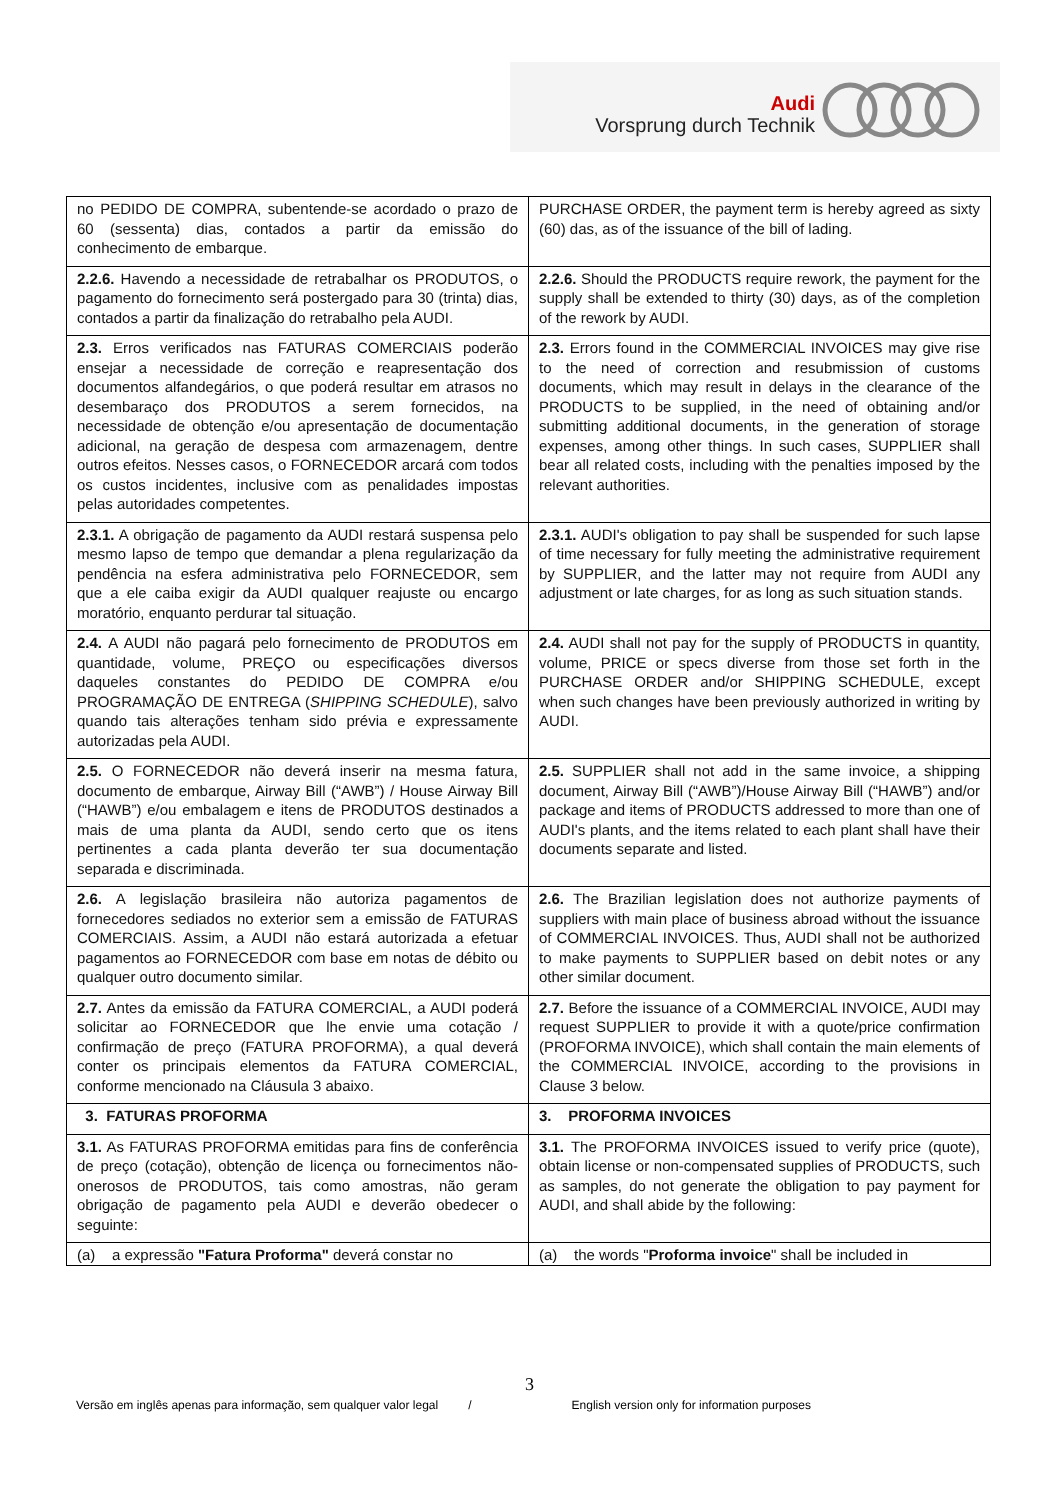Audi
Vorsprung durch Technik
| no PEDIDO DE COMPRA, subentende-se acordado o prazo de 60 (sessenta) dias, contados a partir da emissão do conhecimento de embarque. | PURCHASE ORDER, the payment term is hereby agreed as sixty (60) das, as of the issuance of the bill of lading. |
| 2.2.6. Havendo a necessidade de retrabalhar os PRODUTOS, o pagamento do fornecimento será postergado para 30 (trinta) dias, contados a partir da finalização do retrabalho pela AUDI. | 2.2.6. Should the PRODUCTS require rework, the payment for the supply shall be extended to thirty (30) days, as of the completion of the rework by AUDI. |
| 2.3. Erros verificados nas FATURAS COMERCIAIS poderão ensejar a necessidade de correção e reapresentação dos documentos alfandegários, o que poderá resultar em atrasos no desembaraço dos PRODUTOS a serem fornecidos, na necessidade de obtenção e/ou apresentação de documentação adicional, na geração de despesa com armazenagem, dentre outros efeitos. Nesses casos, o FORNECEDOR arcará com todos os custos incidentes, inclusive com as penalidades impostas pelas autoridades competentes. | 2.3. Errors found in the COMMERCIAL INVOICES may give rise to the need of correction and resubmission of customs documents, which may result in delays in the clearance of the PRODUCTS to be supplied, in the need of obtaining and/or submitting additional documents, in the generation of storage expenses, among other things. In such cases, SUPPLIER shall bear all related costs, including with the penalties imposed by the relevant authorities. |
| 2.3.1. A obrigação de pagamento da AUDI restará suspensa pelo mesmo lapso de tempo que demandar a plena regularização da pendência na esfera administrativa pelo FORNECEDOR, sem que a ele caiba exigir da AUDI qualquer reajuste ou encargo moratório, enquanto perdurar tal situação. | 2.3.1. AUDI's obligation to pay shall be suspended for such lapse of time necessary for fully meeting the administrative requirement by SUPPLIER, and the latter may not require from AUDI any adjustment or late charges, for as long as such situation stands. |
| 2.4. A AUDI não pagará pelo fornecimento de PRODUTOS em quantidade, volume, PREÇO ou especificações diversos daqueles constantes do PEDIDO DE COMPRA e/ou PROGRAMAÇÃO DE ENTREGA ( SHIPPING SCHEDULE ), salvo quando tais alterações tenham sido prévia e expressamente autorizadas pela AUDI. | 2.4. AUDI shall not pay for the supply of PRODUCTS in quantity, volume, PRICE or specs diverse from those set forth in the PURCHASE ORDER and/or SHIPPING SCHEDULE, except when such changes have been previously authorized in writing by AUDI. |
| 2.5. O FORNECEDOR não deverá inserir na mesma fatura, documento de embarque, Airway Bill (“AWB”) / House Airway Bill (“HAWB”) e/ou embalagem e itens de PRODUTOS destinados a mais de uma planta da AUDI, sendo certo que os itens pertinentes a cada planta deverão ter sua documentação separada e discriminada. | 2.5. SUPPLIER shall not add in the same invoice, a shipping document, Airway Bill (“AWB”)/House Airway Bill (“HAWB”) and/or package and items of PRODUCTS addressed to more than one of AUDI's plants, and the items related to each plant shall have their documents separate and listed. |
| 2.6. A legislação brasileira não autoriza pagamentos de fornecedores sediados no exterior sem a emissão de FATURAS COMERCIAIS. Assim, a AUDI não estará autorizada a efetuar pagamentos ao FORNECEDOR com base em notas de débito ou qualquer outro documento similar. | 2.6. The Brazilian legislation does not authorize payments of suppliers with main place of business abroad without the issuance of COMMERCIAL INVOICES. Thus, AUDI shall not be authorized to make payments to SUPPLIER based on debit notes or any other similar document. |
| 2.7. Antes da emissão da FATURA COMERCIAL, a AUDI poderá solicitar ao FORNECEDOR que lhe envie uma cotação / confirmação de preço (FATURA PROFORMA), a qual deverá conter os principais elementos da FATURA COMERCIAL, conforme mencionado na Cláusula 3 abaixo. | 2.7. Before the issuance of a COMMERCIAL INVOICE, AUDI may request SUPPLIER to provide it with a quote/price confirmation (PROFORMA INVOICE), which shall contain the main elements of the COMMERCIAL INVOICE, according to the provisions in Clause 3 below. |
| 3. FATURAS PROFORMA | 3. PROFORMA INVOICES |
| 3.1. As FATURAS PROFORMA emitidas para fins de conferência de preço (cotação), obtenção de licença ou fornecimentos não-onerosos de PRODUTOS, tais como amostras, não geram obrigação de pagamento pela AUDI e deverão obedecer o seguinte: | 3.1. The PROFORMA INVOICES issued to verify price (quote), obtain license or non-compensated supplies of PRODUCTS, such as samples, do not generate the obligation to pay payment for AUDI, and shall abide by the following: |
| (a) a expressão "Fatura Proforma" deverá constar no | (a) the words " Proforma invoice " shall be included in |
3
Versão em inglês apenas para informação, sem qualquer valor legal / English version only for information purposes